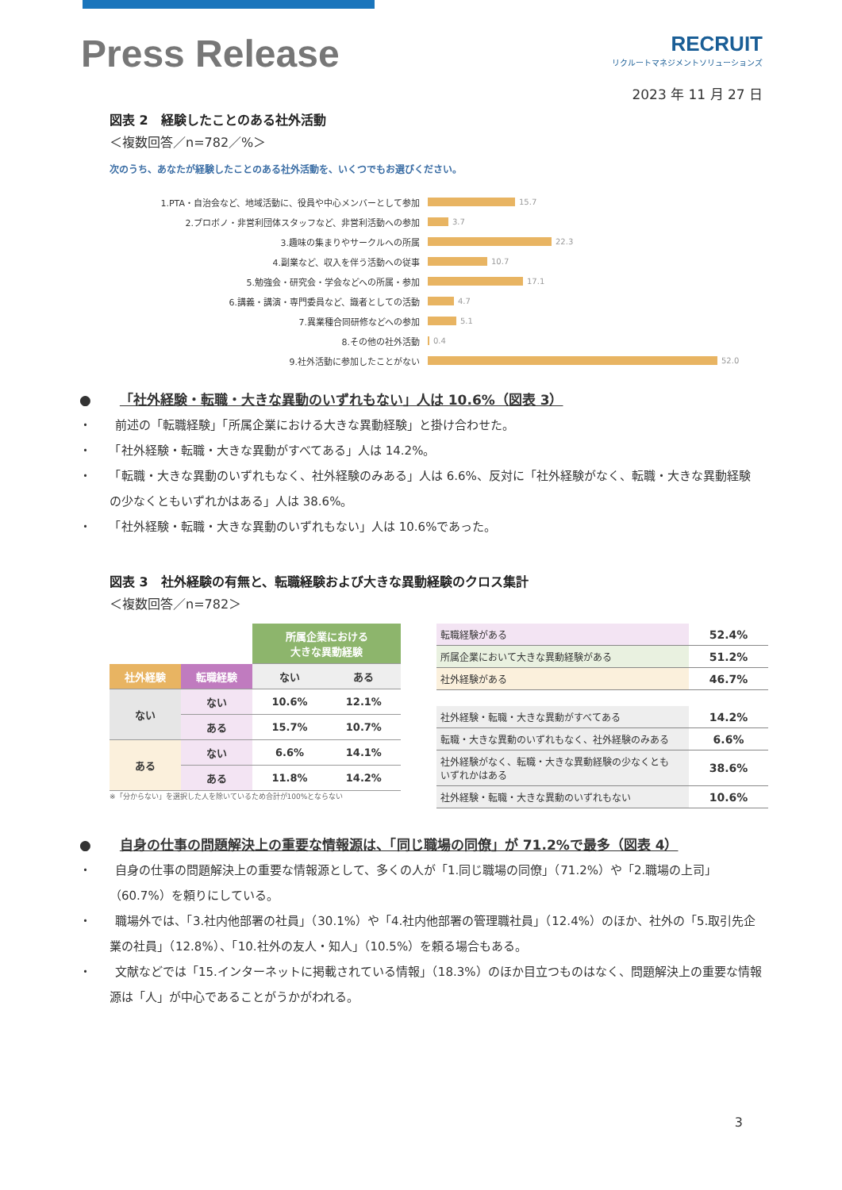Press Release
RECRUIT
リクルートマネジメントソリューションズ
2023 年 11 月 27 日
図表 2　経験したことのある社外活動
＜複数回答／n=782／%＞
次のうち、あなたが経験したことのある社外活動を、いくつでもお選びください。
| 1.PTA・自治会など、地域活動に、役員や中心メンバーとして参加 | 15.7 |
| 2.プロボノ・非営利団体スタッフなど、非営利活動への参加 | 3.7 |
| 3.趣味の集まりやサークルへの所属 | 22.3 |
| 4.副業など、収入を伴う活動への従事 | 10.7 |
| 5.勉強会・研究会・学会などへの所属・参加 | 17.1 |
| 6.講義・講演・専門委員など、識者としての活動 | 4.7 |
| 7.異業種合同研修などへの参加 | 5.1 |
| 8.その他の社外活動 | 0.4 |
| 9.社外活動に参加したことがない | 52.0 |
● 「社外経験・転職・大きな異動のいずれもない」人は 10.6%（図表 3）
・　　前述の「転職経験」「所属企業における大きな異動経験」と掛け合わせた。
・　　「社外経験・転職・大きな異動がすべてある」人は 14.2%。
・　　「転職・大きな異動のいずれもなく、社外経験のみある」人は 6.6%、反対に「社外経験がなく、転職・大きな異動経験の少なくともいずれかはある」人は 38.6%。
・　　「社外経験・転職・大きな異動のいずれもない」人は 10.6%であった。
図表 3　社外経験の有無と、転職経験および大きな異動経験のクロス集計
＜複数回答／n=782＞
| | | 所属企業における 大きな異動経験 | |
| 社外経験 | 転職経験 | ない | ある |
| ない | ない | 10.6% | 12.1% |
| | ある | 15.7% | 10.7% |
| ある | ない | 6.6% | 14.1% |
| | ある | 11.8% | 14.2% |
※「分からない」を選択した人を除いているため合計が100%とならない
| 転職経験がある | 52.4% |
| 所属企業において大きな異動経験がある | 51.2% |
| 社外経験がある | 46.7% |
| 社外経験・転職・大きな異動がすべてある | 14.2% |
| 転職・大きな異動のいずれもなく、社外経験のみある | 6.6% |
| 社外経験がなく、転職・大きな異動経験の少なくとも いずれかはある | 38.6% |
| 社外経験・転職・大きな異動のいずれもない | 10.6% |
● 自身の仕事の問題解決上の重要な情報源は、「同じ職場の同僚」が 71.2%で最多（図表 4）
・　　自身の仕事の問題解決上の重要な情報源として、多くの人が「1.同じ職場の同僚」（71.2%）や「2.職場の上司」（60.7%）を頼りにしている。
・　　職場外では、「3.社内他部署の社員」（30.1%）や「4.社内他部署の管理職社員」（12.4%）のほか、社外の「5.取引先企業の社員」（12.8%）、「10.社外の友人・知人」（10.5%）を頼る場合もある。
・　　文献などでは「15.インターネットに掲載されている情報」（18.3%）のほか目立つものはなく、問題解決上の重要な情報源は「人」が中心であることがうかがわれる。
3